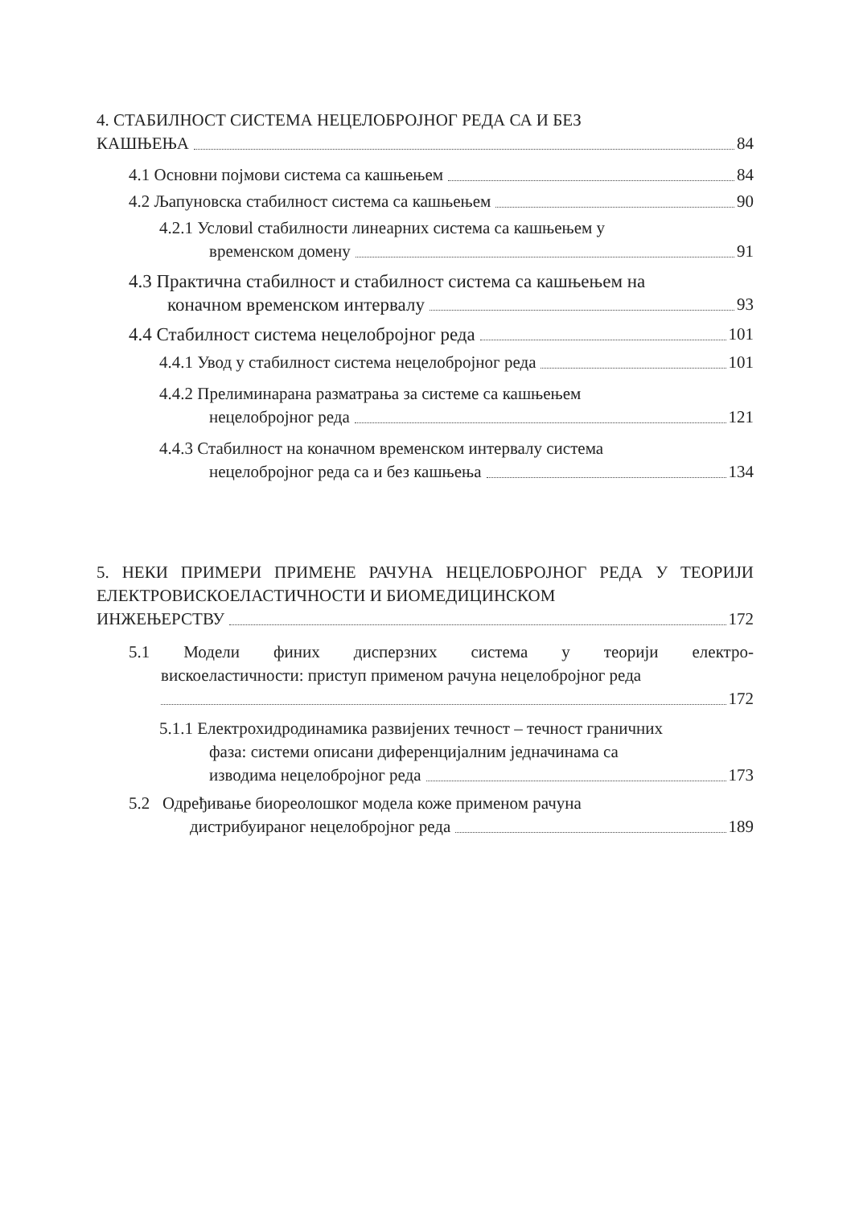4. СТАБИЛНОСТ СИСТЕМА НЕЦЕЛОБРОЈНОГ РЕДА СА И БЕЗ
КАШЊЕЊА 84
4.1 Основни појмови система са кашњењем 84
4.2 Љапуновска стабилност система са кашњењем 90
4.2.1 Условиl стабилности линеарних система са кашњењем у
временском домену 91
4.3 Практична стабилност и стабилност система са кашњењем на
коначном временском интервалу 93
4.4 Стабилност система нецелобројног реда 101
4.4.1 Увод у стабилност система нецелобројног реда 101
4.4.2 Прелиминарана разматрања за системе са кашњењем
нецелобројног реда 121
4.4.3 Стабилност на коначном временском интервалу система
нецелобројног реда са и без кашњења 134
5. НЕКИ ПРИМЕРИ ПРИМЕНЕ РАЧУНА НЕЦЕЛОБРОЈНОГ РЕДА У ТЕОРИЈИ ЕЛЕКТРОВИСКОЕЛАСТИЧНОСТИ И БИОМЕДИЦИНСКОМ
ИНЖЕЊЕРСТВУ 172
5.1 Модели финих дисперзних система у теорији електро-
вискоеластичности: приступ применом рачуна нецелобројног реда
172
5.1.1 Електрохидродинамика развијених течност – течност граничних
фаза: системи описани диференцијалним једначинама са
изводима нецелобројног реда 173
5.2 Одређивање биореолошког модела коже применом рачуна
дистрибуираног нецелобројног реда 189